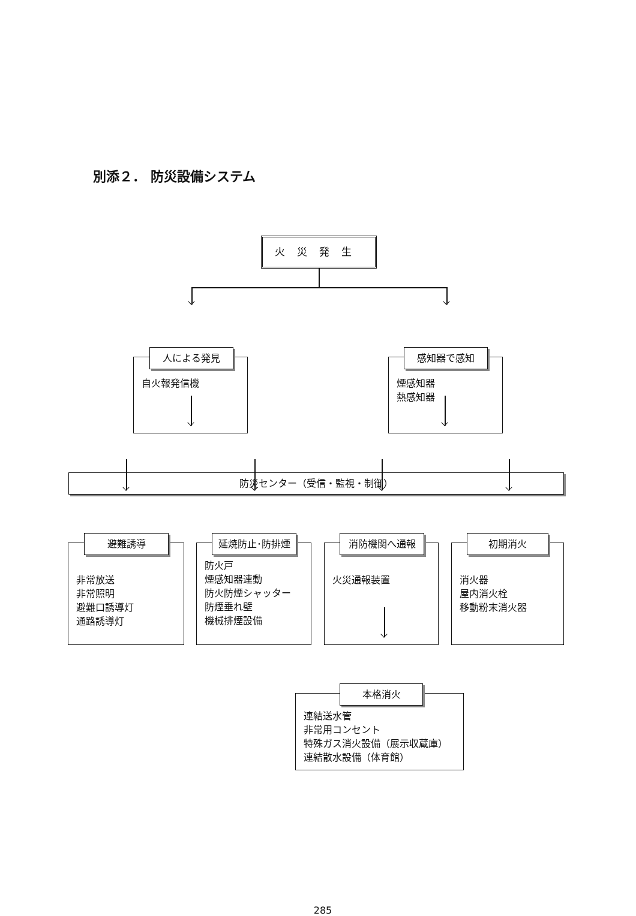別添２． 防災設備システム
火災発生
人による発見
自火報発信機
感知器で感知
煙感知器
熱感知器
防災センター（受信・監視・制御）
避難誘導
非常放送
非常照明
避難口誘導灯
通路誘導灯
延焼防止･防排煙
防火戸
煙感知器連動
防火防煙シャッター
防煙垂れ壁
機械排煙設備
消防機関へ通報
火災通報装置
初期消火
消火器
屋内消火栓
移動粉末消火器
本格消火
連結送水管
非常用コンセント
特殊ガス消火設備（展示収蔵庫）
連結散水設備（体育館）
285